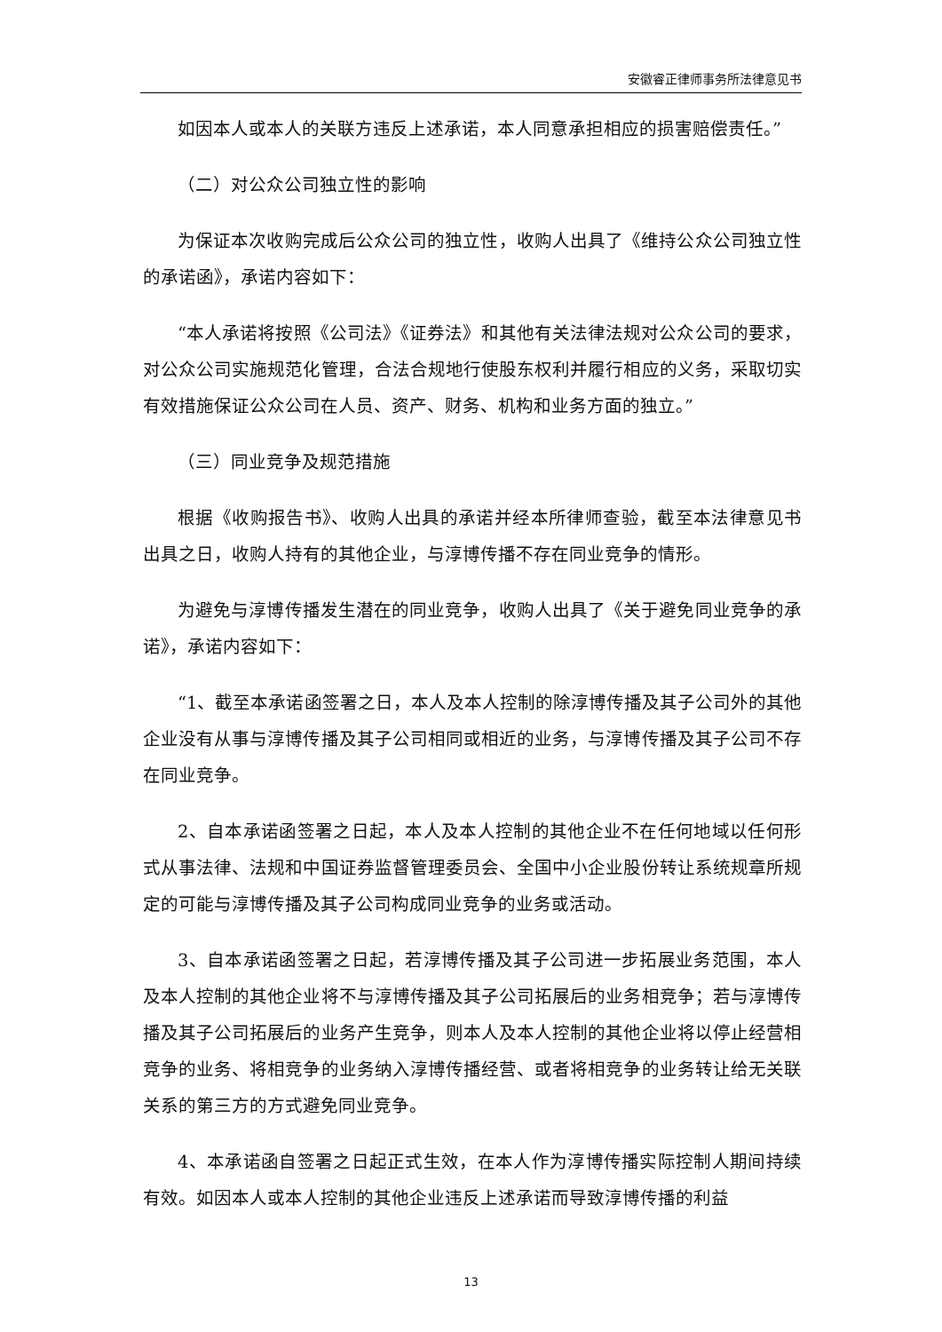安徽睿正律师事务所法律意见书
如因本人或本人的关联方违反上述承诺，本人同意承担相应的损害赔偿责任。”
（二）对公众公司独立性的影响
为保证本次收购完成后公众公司的独立性，收购人出具了《维持公众公司独立性的承诺函》，承诺内容如下：
“本人承诺将按照《公司法》《证券法》和其他有关法律法规对公众公司的要求，对公众公司实施规范化管理，合法合规地行使股东权利并履行相应的义务，采取切实有效措施保证公众公司在人员、资产、财务、机构和业务方面的独立。”
（三）同业竞争及规范措施
根据《收购报告书》、收购人出具的承诺并经本所律师查验，截至本法律意见书出具之日，收购人持有的其他企业，与淳博传播不存在同业竞争的情形。
为避免与淳博传播发生潜在的同业竞争，收购人出具了《关于避免同业竞争的承诺》，承诺内容如下：
“1、截至本承诺函签署之日，本人及本人控制的除淳博传播及其子公司外的其他企业没有从事与淳博传播及其子公司相同或相近的业务，与淳博传播及其子公司不存在同业竞争。
2、自本承诺函签署之日起，本人及本人控制的其他企业不在任何地域以任何形式从事法律、法规和中国证券监督管理委员会、全国中小企业股份转让系统规章所规定的可能与淳博传播及其子公司构成同业竞争的业务或活动。
3、自本承诺函签署之日起，若淳博传播及其子公司进一步拓展业务范围，本人及本人控制的其他企业将不与淳博传播及其子公司拓展后的业务相竞争；若与淳博传播及其子公司拓展后的业务产生竞争，则本人及本人控制的其他企业将以停止经营相竞争的业务、将相竞争的业务纳入淳博传播经营、或者将相竞争的业务转让给无关联关系的第三方的方式避免同业竞争。
4、本承诺函自签署之日起正式生效，在本人作为淳博传播实际控制人期间持续有效。如因本人或本人控制的其他企业违反上述承诺而导致淳博传播的利益
13